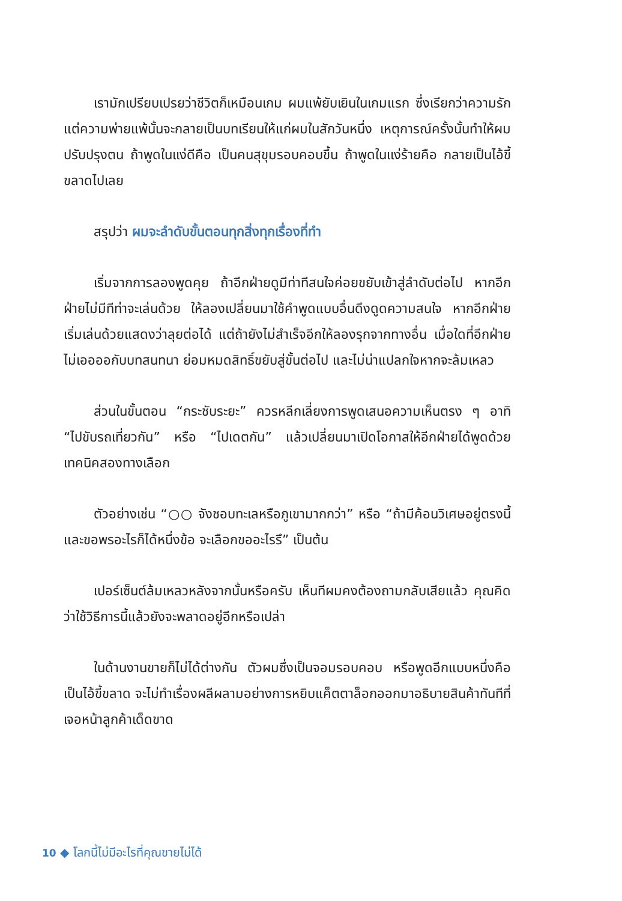เรามักเปรียบเปรยว่าชีวิตก็เหมือนเกม ผมแพ้ยับเยินในเกมแรก ซึ่งเรียกว่าความรัก แต่ความพ่ายแพ้นั้นจะกลายเป็นบทเรียนให้แก่ผมในสักวันหนึ่ง เหตุการณ์ครั้งนั้นทำให้ผมปรับปรุงตน ถ้าพูดในแง่ดีคือ เป็นคนสุขุมรอบคอบขึ้น ถ้าพูดในแง่ร้ายคือ กลายเป็นไอ้ขี้ขลาดไปเลย
สรุปว่า ผมจะลำดับขั้นตอนทุกสิ่งทุกเรื่องที่ทำ
เริ่มจากการลองพูดคุย ถ้าอีกฝ่ายดูมีท่าทีสนใจค่อยขยับเข้าสู่ลำดับต่อไป หากอีกฝ่ายไม่มีทีท่าจะเล่นด้วย ให้ลองเปลี่ยนมาใช้คำพูดแบบอื่นดึงดูดความสนใจ หากอีกฝ่ายเริ่มเล่นด้วยแสดงว่าลุยต่อได้ แต่ถ้ายังไม่สำเร็จอีกให้ลองรุกจากทางอื่น เมื่อใดที่อีกฝ่ายไม่เออออกับบทสนทนา ย่อมหมดสิทธิ์ขยับสู่ขั้นต่อไป และไม่น่าแปลกใจหากจะล้มเหลว
ส่วนในขั้นตอน “กระชับระยะ” ควรหลีกเลี่ยงการพูดเสนอความเห็นตรง ๆ อาทิ “ไปขับรถเที่ยวกัน” หรือ “ไปเดตกัน” แล้วเปลี่ยนมาเปิดโอกาสให้อีกฝ่ายได้พูดด้วยเทคนิคสองทางเลือก
ตัวอย่างเช่น “○○ จังชอบทะเลหรือภูเขามากกว่า” หรือ “ถ้ามีค้อนวิเศษอยู่ตรงนี้และขอพรอะไรก็ได้หนึ่งข้อ จะเลือกขออะไรรึ” เป็นต้น
เปอร์เซ็นต์ล้มเหลวหลังจากนั้นหรือครับ เห็นทีผมคงต้องถามกลับเสียแล้ว คุณคิดว่าใช้วิธีการนี้แล้วยังจะพลาดอยู่อีกหรือเปล่า
ในด้านงานขายก็ไม่ได้ต่างกัน ตัวผมซึ่งเป็นจอมรอบคอบ หรือพูดอีกแบบหนึ่งคือ เป็นไอ้ขี้ขลาด จะไม่ทำเรื่องผลีผลามอย่างการหยิบแค็ตตาล็อกออกมาอธิบายสินค้าทันทีที่เจอหน้าลูกค้าเด็ดขาด
10 ◆ โลกนี้ไม่มีอะไรที่คุณขายไม่ได้